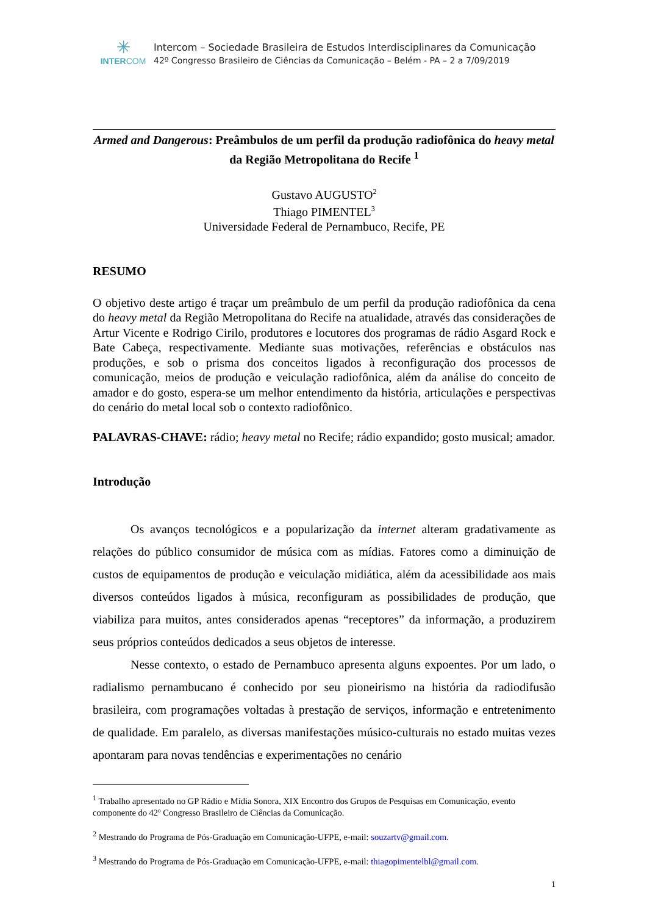✳
INTERCOM
Intercom – Sociedade Brasileira de Estudos Interdisciplinares da Comunicação
42º Congresso Brasileiro de Ciências da Comunicação – Belém - PA – 2 a 7/09/2019
Armed and Dangerous: Preâmbulos de um perfil da produção radiofônica do heavy metal da Região Metropolitana do Recife <sup>1</sup>
Gustavo AUGUSTO<sup>2</sup>
Thiago PIMENTEL<sup>3</sup>
Universidade Federal de Pernambuco, Recife, PE
RESUMO
O objetivo deste artigo é traçar um preâmbulo de um perfil da produção radiofônica da cena do heavy metal da Região Metropolitana do Recife na atualidade, através das considerações de Artur Vicente e Rodrigo Cirilo, produtores e locutores dos programas de rádio Asgard Rock e Bate Cabeça, respectivamente. Mediante suas motivações, referências e obstáculos nas produções, e sob o prisma dos conceitos ligados à reconfiguração dos processos de comunicação, meios de produção e veiculação radiofônica, além da análise do conceito de amador e do gosto, espera-se um melhor entendimento da história, articulações e perspectivas do cenário do metal local sob o contexto radiofônico.
PALAVRAS-CHAVE: rádio; heavy metal no Recife; rádio expandido; gosto musical; amador.
Introdução
Os avanços tecnológicos e a popularização da internet alteram gradativamente as relações do público consumidor de música com as mídias. Fatores como a diminuição de custos de equipamentos de produção e veiculação midiática, além da acessibilidade aos mais diversos conteúdos ligados à música, reconfiguram as possibilidades de produção, que viabiliza para muitos, antes considerados apenas “receptores” da informação, a produzirem seus próprios conteúdos dedicados a seus objetos de interesse.
Nesse contexto, o estado de Pernambuco apresenta alguns expoentes. Por um lado, o radialismo pernambucano é conhecido por seu pioneirismo na história da radiodifusão brasileira, com programações voltadas à prestação de serviços, informação e entretenimento de qualidade. Em paralelo, as diversas manifestações músico-culturais no estado muitas vezes apontaram para novas tendências e experimentações no cenário
<sup>1</sup> Trabalho apresentado no GP Rádio e Mídia Sonora, XIX Encontro dos Grupos de Pesquisas em Comunicação, evento componente do 42º Congresso Brasileiro de Ciências da Comunicação.
<sup>2</sup> Mestrando do Programa de Pós-Graduação em Comunicação-UFPE, e-mail: souzartv@gmail.com.
<sup>3</sup> Mestrando do Programa de Pós-Graduação em Comunicação-UFPE, e-mail: thiagopimentelbl@gmail.com.
1